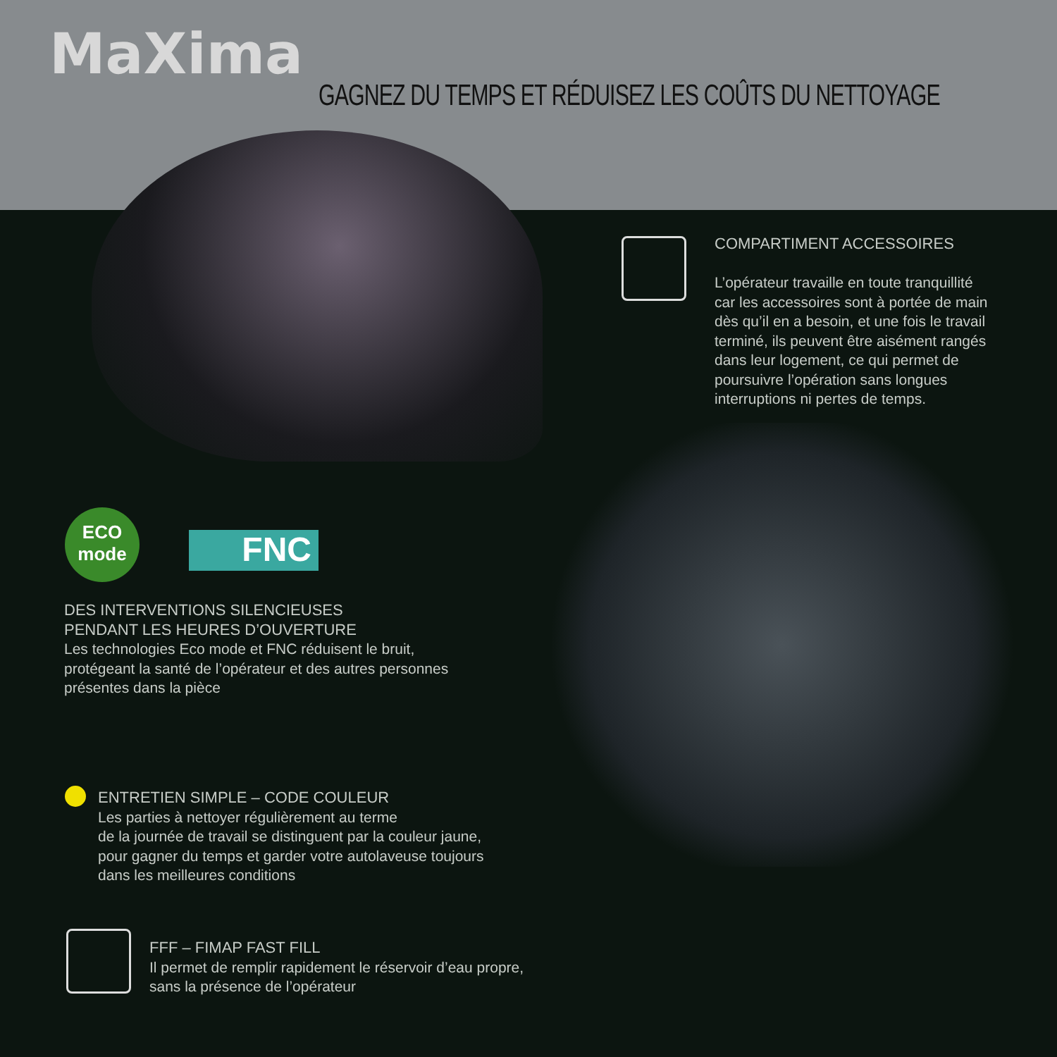MaXima
GAGNEZ DU TEMPS ET RÉDUISEZ LES COÛTS DU NETTOYAGE
COMPARTIMENT ACCESSOIRES
L’opérateur travaille en toute tranquillité car les accessoires sont à portée de main dès qu’il en a besoin, et une fois le travail terminé, ils peuvent être aisément rangés dans leur logement, ce qui permet de poursuivre l’opération sans longues interruptions ni pertes de temps.
ECO
mode
FNC
DES INTERVENTIONS SILENCIEUSES
PENDANT LES HEURES D’OUVERTURE
Les technologies Eco mode et FNC réduisent le bruit, protégeant la santé de l’opérateur et des autres personnes présentes dans la pièce
ENTRETIEN SIMPLE – CODE COULEUR
Les parties à nettoyer régulièrement au terme
de la journée de travail se distinguent par la couleur jaune, pour gagner du temps et garder votre autolaveuse toujours dans les meilleures conditions
FFF – FIMAP FAST FILL
Il permet de remplir rapidement le réservoir d’eau propre, sans la présence de l’opérateur